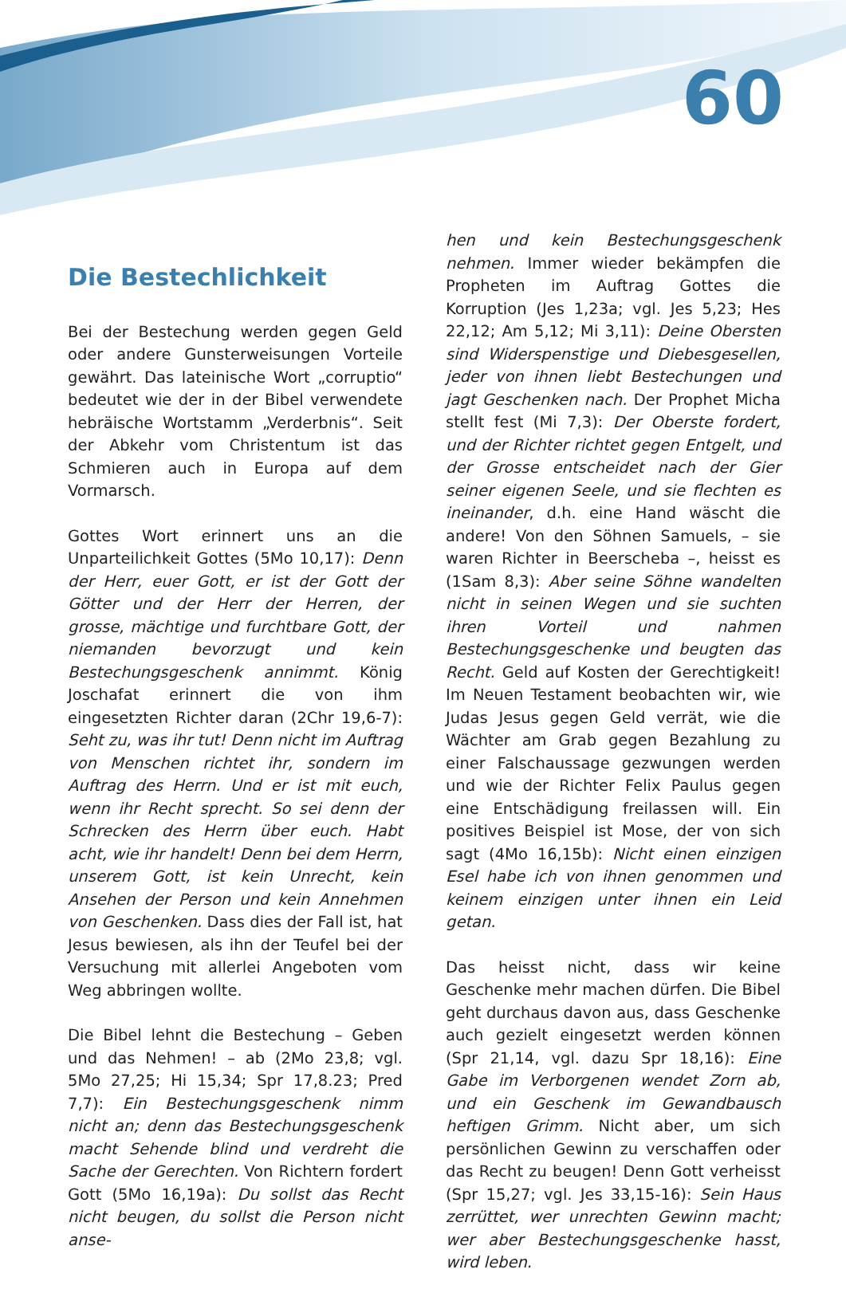60
Die Bestechlichkeit
Bei der Bestechung werden gegen Geld oder andere Gunsterweisungen Vorteile gewährt. Das lateinische Wort „corruptio“ bedeutet wie der in der Bibel verwendete hebräische Wortstamm „Verderbnis“. Seit der Abkehr vom Christentum ist das Schmieren auch in Europa auf dem Vormarsch.
Gottes Wort erinnert uns an die Unparteilichkeit Gottes (5Mo 10,17): Denn der Herr, euer Gott, er ist der Gott der Götter und der Herr der Herren, der grosse, mächtige und furchtbare Gott, der niemanden bevorzugt und kein Bestechungsgeschenk annimmt. König Joschafat erinnert die von ihm eingesetzten Richter daran (2Chr 19,6-7): Seht zu, was ihr tut! Denn nicht im Auftrag von Menschen richtet ihr, sondern im Auftrag des Herrn. Und er ist mit euch, wenn ihr Recht sprecht. So sei denn der Schrecken des Herrn über euch. Habt acht, wie ihr handelt! Denn bei dem Herrn, unserem Gott, ist kein Unrecht, kein Ansehen der Person und kein Annehmen von Geschenken. Dass dies der Fall ist, hat Jesus bewiesen, als ihn der Teufel bei der Versuchung mit allerlei Angeboten vom Weg abbringen wollte.
Die Bibel lehnt die Bestechung – Geben und das Nehmen! – ab (2Mo 23,8; vgl. 5Mo 27,25; Hi 15,34; Spr 17,8.23; Pred 7,7): Ein Bestechungsgeschenk nimm nicht an; denn das Bestechungsgeschenk macht Sehende blind und verdreht die Sache der Gerechten. Von Richtern fordert Gott (5Mo 16,19a): Du sollst das Recht nicht beugen, du sollst die Person nicht anse-
hen und kein Bestechungsgeschenk nehmen. Immer wieder bekämpfen die Propheten im Auftrag Gottes die Korruption (Jes 1,23a; vgl. Jes 5,23; Hes 22,12; Am 5,12; Mi 3,11): Deine Obersten sind Widerspenstige und Diebesgesellen, jeder von ihnen liebt Bestechungen und jagt Geschenken nach. Der Prophet Micha stellt fest (Mi 7,3): Der Oberste fordert, und der Richter richtet gegen Entgelt, und der Grosse entscheidet nach der Gier seiner eigenen Seele, und sie flechten es ineinander, d.h. eine Hand wäscht die andere! Von den Söhnen Samuels, – sie waren Richter in Beerscheba –, heisst es (1Sam 8,3): Aber seine Söhne wandelten nicht in seinen Wegen und sie suchten ihren Vorteil und nahmen Bestechungsgeschenke und beugten das Recht. Geld auf Kosten der Gerechtigkeit! Im Neuen Testament beobachten wir, wie Judas Jesus gegen Geld verrät, wie die Wächter am Grab gegen Bezahlung zu einer Falschaussage gezwungen werden und wie der Richter Felix Paulus gegen eine Entschädigung freilassen will. Ein positives Beispiel ist Mose, der von sich sagt (4Mo 16,15b): Nicht einen einzigen Esel habe ich von ihnen genommen und keinem einzigen unter ihnen ein Leid getan.
Das heisst nicht, dass wir keine Geschenke mehr machen dürfen. Die Bibel geht durchaus davon aus, dass Geschenke auch gezielt eingesetzt werden können (Spr 21,14, vgl. dazu Spr 18,16): Eine Gabe im Verborgenen wendet Zorn ab, und ein Geschenk im Gewandbausch heftigen Grimm. Nicht aber, um sich persönlichen Gewinn zu verschaffen oder das Recht zu beugen! Denn Gott verheisst (Spr 15,27; vgl. Jes 33,15-16): Sein Haus zerrüttet, wer unrechten Gewinn macht; wer aber Bestechungsgeschenke hasst, wird leben.